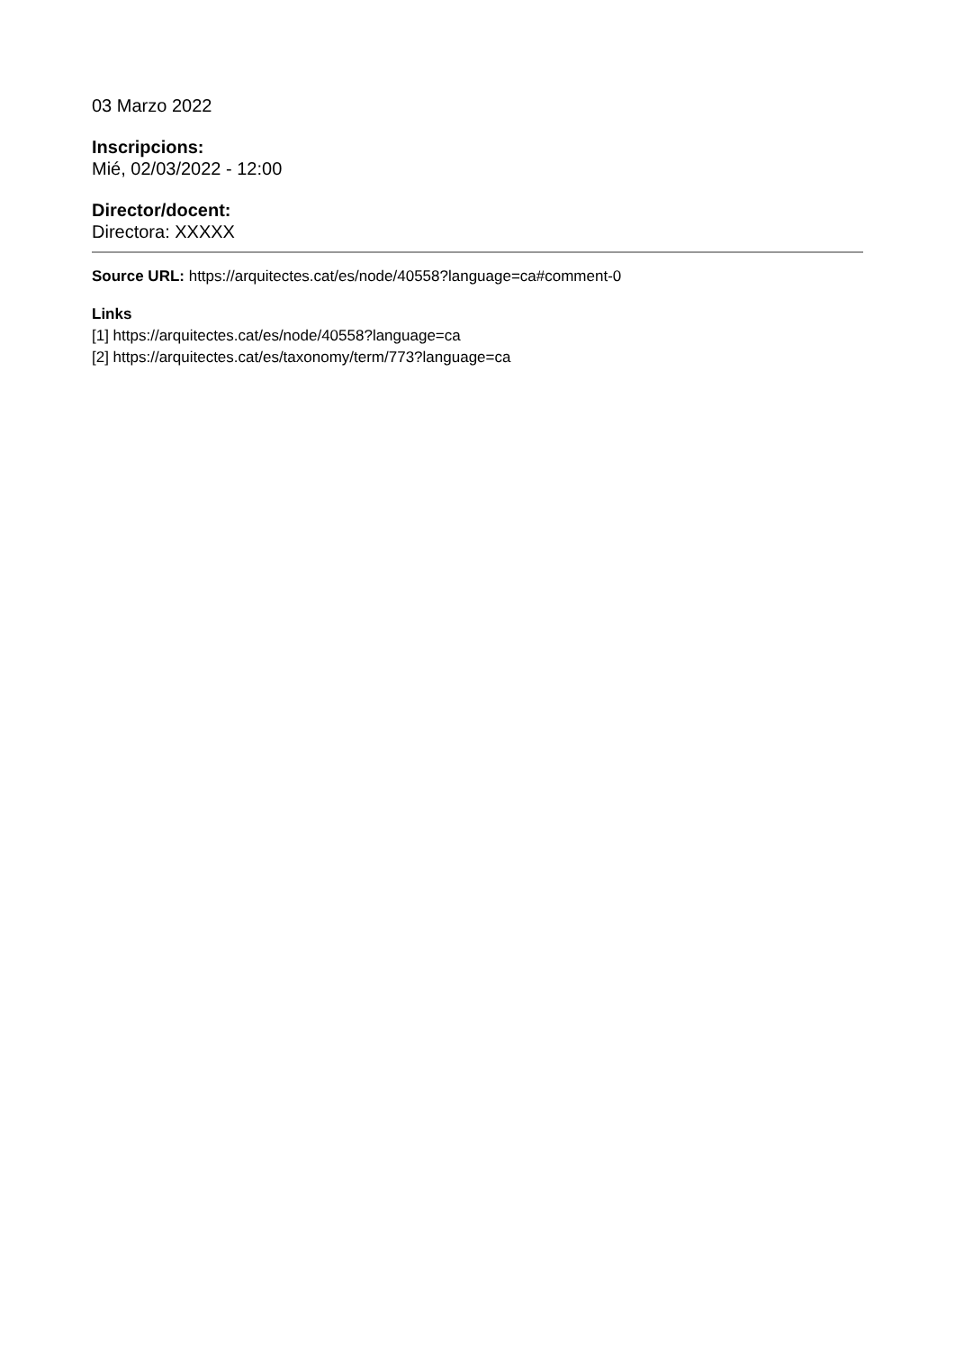03 Marzo 2022
Inscripcions:
Mié, 02/03/2022 - 12:00
Director/docent:
Directora: XXXXX
Source URL: https://arquitectes.cat/es/node/40558?language=ca#comment-0
Links
[1] https://arquitectes.cat/es/node/40558?language=ca
[2] https://arquitectes.cat/es/taxonomy/term/773?language=ca